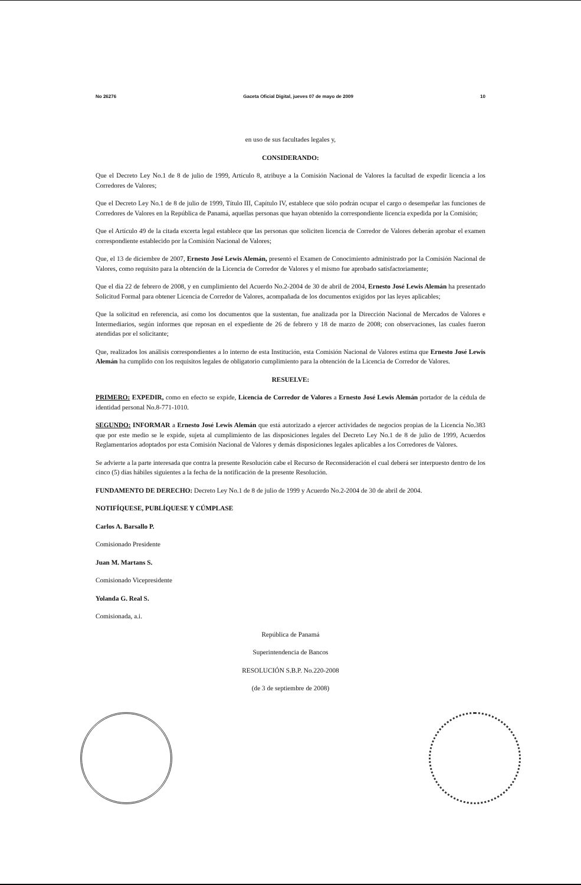No 26276 Gaceta Oficial Digital, jueves 07 de mayo de 2009 10
en uso de sus facultades legales y,
CONSIDERANDO:
Que el Decreto Ley No.1 de 8 de julio de 1999, Artículo 8, atribuye a la Comisión Nacional de Valores la facultad de expedir licencia a los Corredores de Valores;
Que el Decreto Ley No.1 de 8 de julio de 1999, Título III, Capítulo IV, establece que sólo podrán ocupar el cargo o desempeñar las funciones de Corredores de Valores en la República de Panamá, aquellas personas que hayan obtenido la correspondiente licencia expedida por la Comisión;
Que el Artículo 49 de la citada excerta legal establece que las personas que soliciten licencia de Corredor de Valores deberán aprobar el examen correspondiente establecido por la Comisión Nacional de Valores;
Que, el 13 de diciembre de 2007, Ernesto José Lewis Alemán, presentó el Examen de Conocimiento administrado por la Comisión Nacional de Valores, como requisito para la obtención de la Licencia de Corredor de Valores y el mismo fue aprobado satisfactoriamente;
Que el día 22 de febrero de 2008, y en cumplimiento del Acuerdo No.2-2004 de 30 de abril de 2004, Ernesto José Lewis Alemán ha presentado Solicitud Formal para obtener Licencia de Corredor de Valores, acompañada de los documentos exigidos por las leyes aplicables;
Que la solicitud en referencia, así como los documentos que la sustentan, fue analizada por la Dirección Nacional de Mercados de Valores e Intermediarios, según informes que reposan en el expediente de 26 de febrero y 18 de marzo de 2008; con observaciones, las cuales fueron atendidas por el solicitante;
Que, realizados los análisis correspondientes a lo interno de esta Institución, esta Comisión Nacional de Valores estima que Ernesto José Lewis Alemán ha cumplido con los requisitos legales de obligatorio cumplimiento para la obtención de la Licencia de Corredor de Valores.
RESUELVE:
PRIMERO: EXPEDIR, como en efecto se expide, Licencia de Corredor de Valores a Ernesto José Lewis Alemán portador de la cédula de identidad personal No.8-771-1010.
SEGUNDO: INFORMAR a Ernesto José Lewis Alemán que está autorizado a ejercer actividades de negocios propias de la Licencia No.383 que por este medio se le expide, sujeta al cumplimiento de las disposiciones legales del Decreto Ley No.1 de 8 de julio de 1999, Acuerdos Reglamentarios adoptados por esta Comisión Nacional de Valores y demás disposiciones legales aplicables a los Corredores de Valores.
Se advierte a la parte interesada que contra la presente Resolución cabe el Recurso de Reconsideración el cual deberá ser interpuesto dentro de los cinco (5) días hábiles siguientes a la fecha de la notificación de la presente Resolución.
FUNDAMENTO DE DERECHO: Decreto Ley No.1 de 8 de julio de 1999 y Acuerdo No.2-2004 de 30 de abril de 2004.
NOTIFÍQUESE, PUBLÍQUESE Y CÚMPLASE
Carlos A. Barsallo P.
Comisionado Presidente
Juan M. Martans S.
Comisionado Vicepresidente
Yolanda G. Real S.
Comisionada, a.i.
República de Panamá
Superintendencia de Bancos
RESOLUCIÓN S.B.P. No.220-2008
(de 3 de septiembre de 2008)